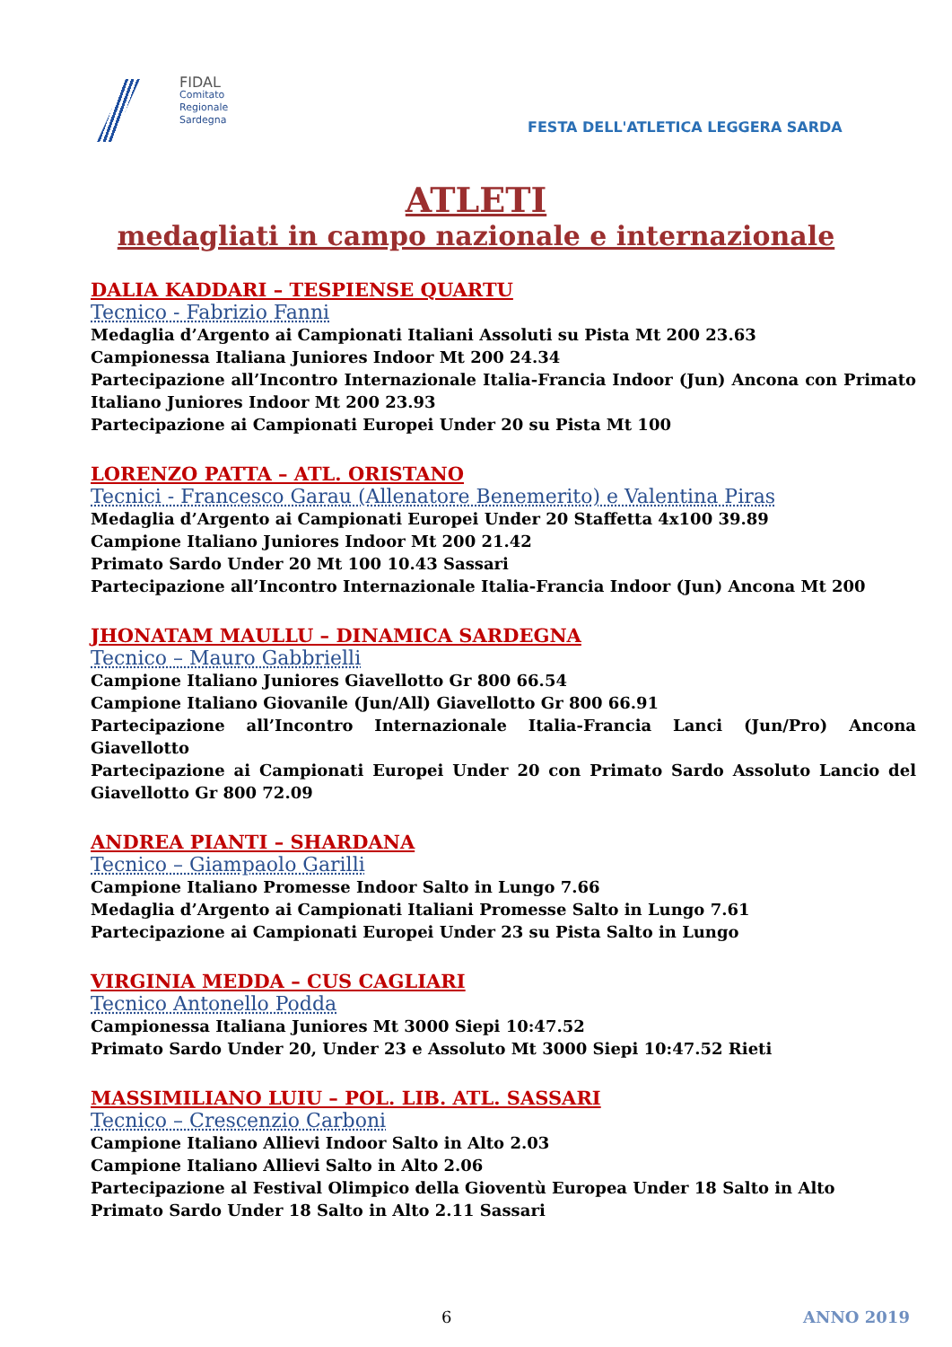FIDAL
Comitato
Regionale
Sardegna
FESTA DELL'ATLETICA LEGGERA SARDA
ATLETI
medagliati in campo nazionale e internazionale
DALIA KADDARI – TESPIENSE QUARTU
Tecnico - Fabrizio Fanni
Medaglia d’Argento ai Campionati Italiani Assoluti su Pista Mt 200 23.63
Campionessa Italiana Juniores Indoor Mt 200 24.34
Partecipazione all’Incontro Internazionale Italia-Francia Indoor (Jun) Ancona con Primato Italiano Juniores Indoor Mt 200 23.93
Partecipazione ai Campionati Europei Under 20 su Pista Mt 100
LORENZO PATTA – ATL. ORISTANO
Tecnici - Francesco Garau (Allenatore Benemerito) e Valentina Piras
Medaglia d’Argento ai Campionati Europei Under 20 Staffetta 4x100 39.89
Campione Italiano Juniores Indoor Mt 200 21.42
Primato Sardo Under 20 Mt 100 10.43 Sassari
Partecipazione all’Incontro Internazionale Italia-Francia Indoor (Jun) Ancona Mt 200
JHONATAM MAULLU – DINAMICA SARDEGNA
Tecnico – Mauro Gabbrielli
Campione Italiano Juniores Giavellotto Gr 800 66.54
Campione Italiano Giovanile (Jun/All) Giavellotto Gr 800 66.91
Partecipazione all’Incontro Internazionale Italia-Francia Lanci (Jun/Pro) Ancona Giavellotto
Partecipazione ai Campionati Europei Under 20 con Primato Sardo Assoluto Lancio del Giavellotto Gr 800 72.09
ANDREA PIANTI – SHARDANA
Tecnico – Giampaolo Garilli
Campione Italiano Promesse Indoor Salto in Lungo 7.66
Medaglia d’Argento ai Campionati Italiani Promesse Salto in Lungo 7.61
Partecipazione ai Campionati Europei Under 23 su Pista Salto in Lungo
VIRGINIA MEDDA – CUS CAGLIARI
Tecnico Antonello Podda
Campionessa Italiana Juniores Mt 3000 Siepi 10:47.52
Primato Sardo Under 20, Under 23 e Assoluto Mt 3000 Siepi 10:47.52 Rieti
MASSIMILIANO LUIU – POL. LIB. ATL. SASSARI
Tecnico – Crescenzio Carboni
Campione Italiano Allievi Indoor Salto in Alto 2.03
Campione Italiano Allievi Salto in Alto 2.06
Partecipazione al Festival Olimpico della Gioventù Europea Under 18 Salto in Alto
Primato Sardo Under 18 Salto in Alto 2.11 Sassari
6 ANNO 2019